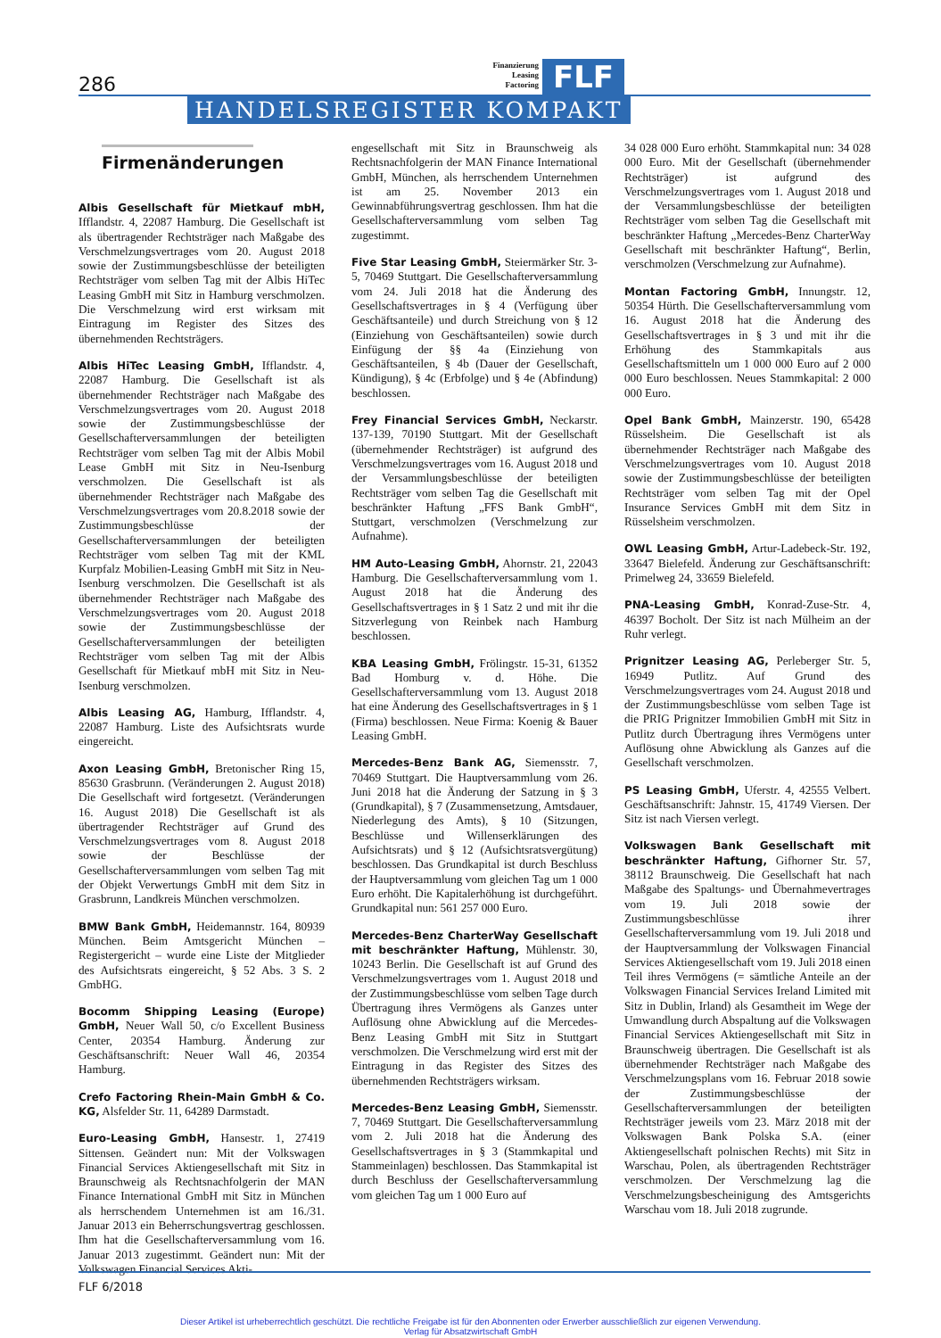286
Finanzierung
Leasing
Factoring
FLF
HANDELSREGISTER KOMPAKT
Firmenänderungen
Albis Gesellschaft für Mietkauf mbH, Ifflandstr. 4, 22087 Hamburg. Die Gesellschaft ist als übertragender Rechtsträger nach Maßgabe des Verschmelzungsvertrages vom 20. August 2018 sowie der Zustimmungsbeschlüsse der beteiligten Rechtsträger vom selben Tag mit der Albis HiTec Leasing GmbH mit Sitz in Hamburg verschmolzen. Die Verschmelzung wird erst wirksam mit Eintragung im Register des Sitzes des übernehmenden Rechtsträgers.
Albis HiTec Leasing GmbH, Ifflandstr. 4, 22087 Hamburg. Die Gesellschaft ist als übernehmender Rechtsträger nach Maßgabe des Verschmelzungsvertrages vom 20. August 2018 sowie der Zustimmungsbeschlüsse der Gesellschafterversammlungen der beteiligten Rechtsträger vom selben Tag mit der Albis Mobil Lease GmbH mit Sitz in Neu-Isenburg verschmolzen. Die Gesellschaft ist als übernehmender Rechtsträger nach Maßgabe des Verschmelzungsvertrages vom 20.8.2018 sowie der Zustimmungsbeschlüsse der Gesellschafterversammlungen der beteiligten Rechtsträger vom selben Tag mit der KML Kurpfalz Mobilien-Leasing GmbH mit Sitz in Neu-Isenburg verschmolzen. Die Gesellschaft ist als übernehmender Rechtsträger nach Maßgabe des Verschmelzungsvertrages vom 20. August 2018 sowie der Zustimmungsbeschlüsse der Gesellschafterversammlungen der beteiligten Rechtsträger vom selben Tag mit der Albis Gesellschaft für Mietkauf mbH mit Sitz in Neu-Isenburg verschmolzen.
Albis Leasing AG, Hamburg, Ifflandstr. 4, 22087 Hamburg. Liste des Aufsichtsrats wurde eingereicht.
Axon Leasing GmbH, Bretonischer Ring 15, 85630 Grasbrunn. (Veränderungen 2. August 2018) Die Gesellschaft wird fortgesetzt. (Veränderungen 16. August 2018) Die Gesellschaft ist als übertragender Rechtsträger auf Grund des Verschmelzungsvertrages vom 8. August 2018 sowie der Beschlüsse der Gesellschafterversammlungen vom selben Tag mit der Objekt Verwertungs GmbH mit dem Sitz in Grasbrunn, Landkreis München verschmolzen.
BMW Bank GmbH, Heidemannstr. 164, 80939 München. Beim Amtsgericht München – Registergericht – wurde eine Liste der Mitglieder des Aufsichtsrats eingereicht, § 52 Abs. 3 S. 2 GmbHG.
Bocomm Shipping Leasing (Europe) GmbH, Neuer Wall 50, c/o Excellent Business Center, 20354 Hamburg. Änderung zur Geschäftsanschrift: Neuer Wall 46, 20354 Hamburg.
Crefo Factoring Rhein-Main GmbH & Co. KG, Alsfelder Str. 11, 64289 Darmstadt.
Euro-Leasing GmbH, Hansestr. 1, 27419 Sittensen. Geändert nun: Mit der Volkswagen Financial Services Aktiengesellschaft mit Sitz in Braunschweig als Rechtsnachfolgerin der MAN Finance International GmbH mit Sitz in München als herrschendem Unternehmen ist am 16./31. Januar 2013 ein Beherrschungsvertrag geschlossen. Ihm hat die Gesellschafterversammlung vom 16. Januar 2013 zugestimmt. Geändert nun: Mit der Volkswagen Financial Services Akti-
engesellschaft mit Sitz in Braunschweig als Rechtsnachfolgerin der MAN Finance International GmbH, München, als herrschendem Unternehmen ist am 25. November 2013 ein Gewinnabführungsvertrag geschlossen. Ihm hat die Gesellschafterversammlung vom selben Tag zugestimmt.
Five Star Leasing GmbH, Steiermärker Str. 3-5, 70469 Stuttgart. Die Gesellschafterversammlung vom 24. Juli 2018 hat die Änderung des Gesellschaftsvertrages in § 4 (Verfügung über Geschäftsanteile) und durch Streichung von § 12 (Einziehung von Geschäftsanteilen) sowie durch Einfügung der §§ 4a (Einziehung von Geschäftsanteilen, § 4b (Dauer der Gesellschaft, Kündigung), § 4c (Erbfolge) und § 4e (Abfindung) beschlossen.
Frey Financial Services GmbH, Neckarstr. 137-139, 70190 Stuttgart. Mit der Gesellschaft (übernehmender Rechtsträger) ist aufgrund des Verschmelzungsvertrages vom 16. August 2018 und der Versammlungsbeschlüsse der beteiligten Rechtsträger vom selben Tag die Gesellschaft mit beschränkter Haftung „FFS Bank GmbH“, Stuttgart, verschmolzen (Verschmelzung zur Aufnahme).
HM Auto-Leasing GmbH, Ahornstr. 21, 22043 Hamburg. Die Gesellschafterversammlung vom 1. August 2018 hat die Änderung des Gesellschaftsvertrages in § 1 Satz 2 und mit ihr die Sitzverlegung von Reinbek nach Hamburg beschlossen.
KBA Leasing GmbH, Frölingstr. 15-31, 61352 Bad Homburg v. d. Höhe. Die Gesellschafterversammlung vom 13. August 2018 hat eine Änderung des Gesellschaftsvertrages in § 1 (Firma) beschlossen. Neue Firma: Koenig & Bauer Leasing GmbH.
Mercedes-Benz Bank AG, Siemensstr. 7, 70469 Stuttgart. Die Hauptversammlung vom 26. Juni 2018 hat die Änderung der Satzung in § 3 (Grundkapital), § 7 (Zusammensetzung, Amtsdauer, Niederlegung des Amts), § 10 (Sitzungen, Beschlüsse und Willenserklärungen des Aufsichtsrats) und § 12 (Aufsichtsratsvergütung) beschlossen. Das Grundkapital ist durch Beschluss der Hauptversammlung vom gleichen Tag um 1 000 Euro erhöht. Die Kapitalerhöhung ist durchgeführt. Grundkapital nun: 561 257 000 Euro.
Mercedes-Benz CharterWay Gesellschaft mit beschränkter Haftung, Mühlenstr. 30, 10243 Berlin. Die Gesellschaft ist auf Grund des Verschmelzungsvertrages vom 1. August 2018 und der Zustimmungsbeschlüsse vom selben Tage durch Übertragung ihres Vermögens als Ganzes unter Auflösung ohne Abwicklung auf die Mercedes-Benz Leasing GmbH mit Sitz in Stuttgart verschmolzen. Die Verschmelzung wird erst mit der Eintragung in das Register des Sitzes des übernehmenden Rechtsträgers wirksam.
Mercedes-Benz Leasing GmbH, Siemensstr. 7, 70469 Stuttgart. Die Gesellschafterversammlung vom 2. Juli 2018 hat die Änderung des Gesellschaftsvertrages in § 3 (Stammkapital und Stammeinlagen) beschlossen. Das Stammkapital ist durch Beschluss der Gesellschafterversammlung vom gleichen Tag um 1 000 Euro auf
34 028 000 Euro erhöht. Stammkapital nun: 34 028 000 Euro. Mit der Gesellschaft (übernehmender Rechtsträger) ist aufgrund des Verschmelzungsvertrages vom 1. August 2018 und der Versammlungsbeschlüsse der beteiligten Rechtsträger vom selben Tag die Gesellschaft mit beschränkter Haftung „Mercedes-Benz CharterWay Gesellschaft mit beschränkter Haftung“, Berlin, verschmolzen (Verschmelzung zur Aufnahme).
Montan Factoring GmbH, Innungstr. 12, 50354 Hürth. Die Gesellschafterversammlung vom 16. August 2018 hat die Änderung des Gesellschaftsvertrages in § 3 und mit ihr die Erhöhung des Stammkapitals aus Gesellschaftsmitteln um 1 000 000 Euro auf 2 000 000 Euro beschlossen. Neues Stammkapital: 2 000 000 Euro.
Opel Bank GmbH, Mainzerstr. 190, 65428 Rüsselsheim. Die Gesellschaft ist als übernehmender Rechtsträger nach Maßgabe des Verschmelzungsvertrages vom 10. August 2018 sowie der Zustimmungsbeschlüsse der beteiligten Rechtsträger vom selben Tag mit der Opel Insurance Services GmbH mit dem Sitz in Rüsselsheim verschmolzen.
OWL Leasing GmbH, Artur-Ladebeck-Str. 192, 33647 Bielefeld. Änderung zur Geschäftsanschrift: Primelweg 24, 33659 Bielefeld.
PNA-Leasing GmbH, Konrad-Zuse-Str. 4, 46397 Bocholt. Der Sitz ist nach Mülheim an der Ruhr verlegt.
Prignitzer Leasing AG, Perleberger Str. 5, 16949 Putlitz. Auf Grund des Verschmelzungsvertrages vom 24. August 2018 und der Zustimmungsbeschlüsse vom selben Tage ist die PRIG Prignitzer Immobilien GmbH mit Sitz in Putlitz durch Übertragung ihres Vermögens unter Auflösung ohne Abwicklung als Ganzes auf die Gesellschaft verschmolzen.
PS Leasing GmbH, Uferstr. 4, 42555 Velbert. Geschäftsanschrift: Jahnstr. 15, 41749 Viersen. Der Sitz ist nach Viersen verlegt.
Volkswagen Bank Gesellschaft mit beschränkter Haftung, Gifhorner Str. 57, 38112 Braunschweig. Die Gesellschaft hat nach Maßgabe des Spaltungs- und Übernahmevertrages vom 19. Juli 2018 sowie der Zustimmungsbeschlüsse ihrer Gesellschafterversammlung vom 19. Juli 2018 und der Hauptversammlung der Volkswagen Financial Services Aktiengesellschaft vom 19. Juli 2018 einen Teil ihres Vermögens (= sämtliche Anteile an der Volkswagen Financial Services Ireland Limited mit Sitz in Dublin, Irland) als Gesamtheit im Wege der Umwandlung durch Abspaltung auf die Volkswagen Financial Services Aktiengesellschaft mit Sitz in Braunschweig übertragen. Die Gesellschaft ist als übernehmender Rechtsträger nach Maßgabe des Verschmelzungsplans vom 16. Februar 2018 sowie der Zustimmungsbeschlüsse der Gesellschafterversammlungen der beteiligten Rechtsträger jeweils vom 23. März 2018 mit der Volkswagen Bank Polska S.A. (einer Aktiengesellschaft polnischen Rechts) mit Sitz in Warschau, Polen, als übertragenden Rechtsträger verschmolzen. Der Verschmelzung lag die Verschmelzungsbescheinigung des Amtsgerichts Warschau vom 18. Juli 2018 zugrunde.
FLF 6/2018
Dieser Artikel ist urheberrechtlich geschützt. Die rechtliche Freigabe ist für den Abonnenten oder Erwerber ausschließlich zur eigenen Verwendung.
Verlag für Absatzwirtschaft GmbH